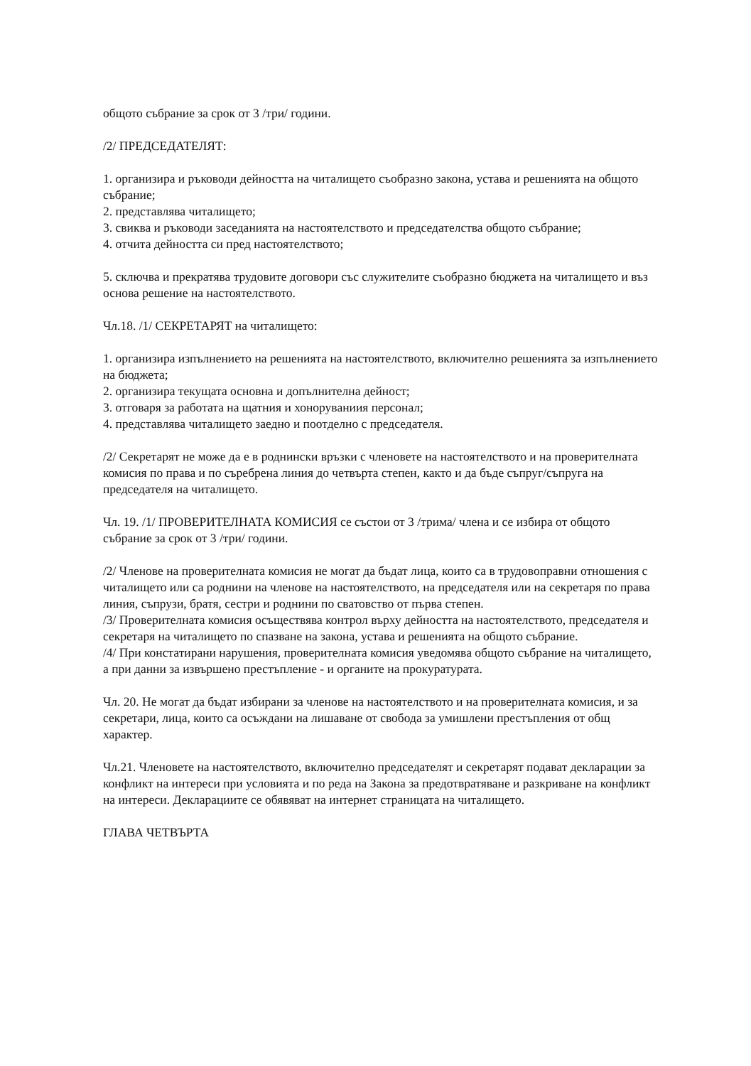общото събрание за срок от 3 /три/ години.
/2/ ПРЕДСЕДАТЕЛЯТ:
1. организира и ръководи дейността на читалището съобразно закона, устава и решенията на общото събрание;
2. представлява читалището;
3. свиква и ръководи заседанията на настоятелството и председателства общото събрание;
4. отчита дейността си пред настоятелството;
5. сключва и прекратява трудовите договори със служителите съобразно бюджета на читалището и въз основа решение на настоятелството.
Чл.18. /1/ СЕКРЕТАРЯТ на читалището:
1. организира изпълнението на решенията на настоятелството, включително решенията за изпълнението на бюджета;
2. организира текущата основна и допълнителна дейност;
3. отговаря за работата на щатния и хоноруваниия персонал;
4. представлява читалището заедно и поотделно с председателя.
/2/ Секретарят не може да е в роднински връзки с членовете на настоятелството и на проверителната комисия по права и по съребрена линия до четвърта степен, както и да бъде съпруг/съпруга на председателя на читалището.
Чл. 19. /1/ ПРОВЕРИТЕЛНАТА КОМИСИЯ се състои от 3 /трима/ члена и се избира от общото събрание за срок от 3 /три/ години.
/2/ Членове на проверителната комисия не могат да бъдат лица, които са в трудовоправни отношения с читалището или са роднини на членове на настоятелството, на председателя или на секретаря по права линия, съпрузи, братя, сестри и роднини по сватовство от първа степен.
/3/ Проверителната комисия осъществява контрол върху дейността на настоятелството, председателя и секретаря на читалището по спазване на закона, устава и решенията на общото събрание.
/4/ При констатирани нарушения, проверителната комисия уведомява общото събрание на читалището, а при данни за извършено престъпление - и органите на прокуратурата.
Чл. 20. Не могат да бъдат избирани за членове на настоятелството и на проверителната комисия, и за секретари, лица, които са осъждани на лишаване от свобода за умишлени престъпления от общ характер.
Чл.21. Членовете на настоятелството, включително председателят и секретарят подават декларации за конфликт на интереси при условията и по реда на Закона за предотвратяване и разкриване на конфликт на интереси. Декларациите се обявяват на интернет страницата на читалището.
ГЛАВА ЧЕТВЪРТА